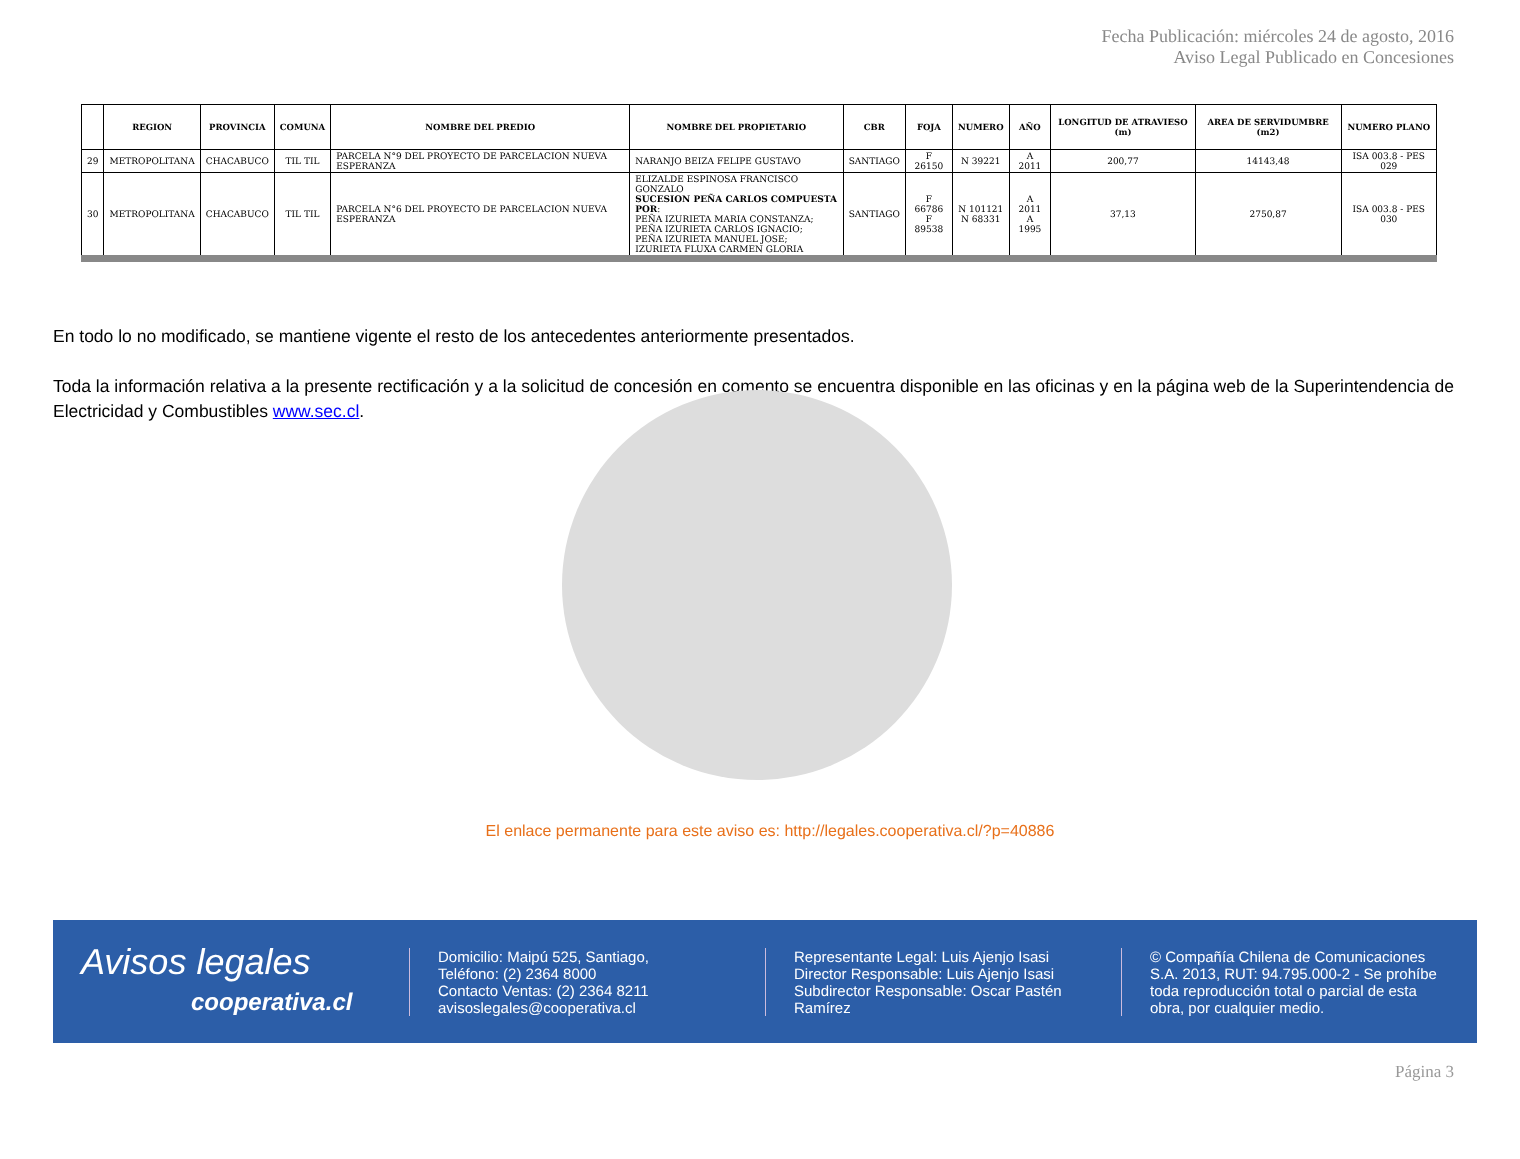Fecha Publicación: miércoles 24 de agosto, 2016
Aviso Legal Publicado en Concesiones
| | REGION | PROVINCIA | COMUNA | NOMBRE DEL PREDIO | NOMBRE DEL PROPIETARIO | CBR | FOJA | NUMERO | AÑO | LONGITUD DE ATRAVIESO (m) | AREA DE SERVIDUMBRE (m2) | NUMERO PLANO |
| --- | --- | --- | --- | --- | --- | --- | --- | --- | --- | --- | --- | --- |
| 29 | METROPOLITANA | CHACABUCO | TIL TIL | PARCELA N°9 DEL PROYECTO DE PARCELACION NUEVA ESPERANZA | NARANJO BEIZA FELIPE GUSTAVO | SANTIAGO | F 26150 | N 39221 | A 2011 | 200,77 | 14143,48 | ISA 003.8 - PES 029 |
| 30 | METROPOLITANA | CHACABUCO | TIL TIL | PARCELA N°6 DEL PROYECTO DE PARCELACION NUEVA ESPERANZA | ELIZALDE ESPINOSA FRANCISCO GONZALO SUCESION PEÑA CARLOS COMPUESTA POR : PEÑA IZURIETA MARIA CONSTANZA; PEÑA IZURIETA CARLOS IGNACIO; PEÑA IZURIETA MANUEL JOSE; IZURIETA FLUXA CARMEN GLORIA | SANTIAGO | F 66786 F 89538 | N 101121 N 68331 | A 2011 A 1995 | 37,13 | 2750,87 | ISA 003.8 - PES 030 |
En todo lo no modificado, se mantiene vigente el resto de los antecedentes anteriormente presentados.
Toda la información relativa a la presente rectificación y a la solicitud de concesión en comento se encuentra disponible en las oficinas y en la página web de la Superintendencia de Electricidad y Combustibles www.sec.cl.
El enlace permanente para este aviso es: http://legales.cooperativa.cl/?p=40886
Avisos legales
cooperativa.cl
Domicilio: Maipú 525, Santiago,
Teléfono: (2) 2364 8000
Contacto Ventas: (2) 2364 8211
avisoslegales@cooperativa.cl
Representante Legal: Luis Ajenjo Isasi
Director Responsable: Luis Ajenjo Isasi
Subdirector Responsable: Oscar Pastén Ramírez
© Compañía Chilena de Comunicaciones S.A. 2013, RUT: 94.795.000-2 - Se prohíbe toda reproducción total o parcial de esta obra, por cualquier medio.
Página 3